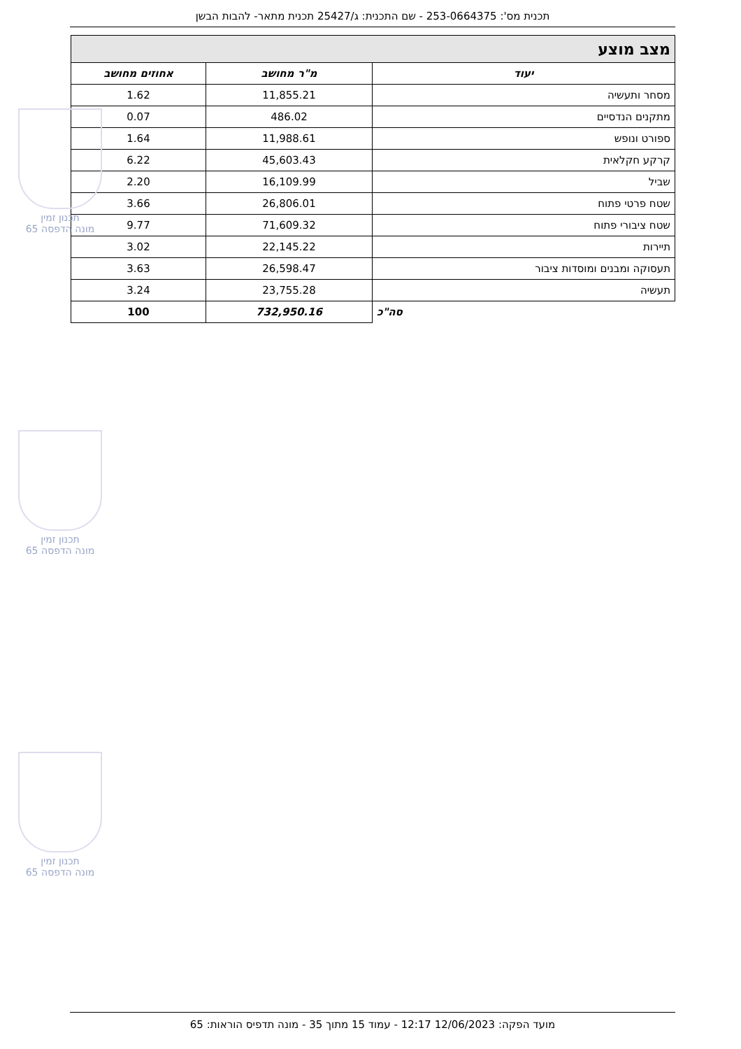תכנית מס': 253-0664375 - שם התכנית: ג/25427 תכנית מתאר- להבות הבשן
| מצב מוצע | | |
| יעוד | מ"ר מחושב | אחוזים מחושב |
| מסחר ותעשיה | 11,855.21 | 1.62 |
| מתקנים הנדסיים | 486.02 | 0.07 |
| ספורט ונופש | 11,988.61 | 1.64 |
| קרקע חקלאית | 45,603.43 | 6.22 |
| שביל | 16,109.99 | 2.20 |
| שטח פרטי פתוח | 26,806.01 | 3.66 |
| שטח ציבורי פתוח | 71,609.32 | 9.77 |
| תיירות | 22,145.22 | 3.02 |
| תעסוקה ומבנים ומוסדות ציבור | 26,598.47 | 3.63 |
| תעשיה | 23,755.28 | 3.24 |
| סה"כ | 732,950.16 | 100 |
תכנון זמין
מונה הדפסה 65
תכנון זמין
מונה הדפסה 65
תכנון זמין
מונה הדפסה 65
מועד הפקה: 12/06/2023 12:17 - עמוד 15 מתוך 35 - מונה תדפיס הוראות: 65